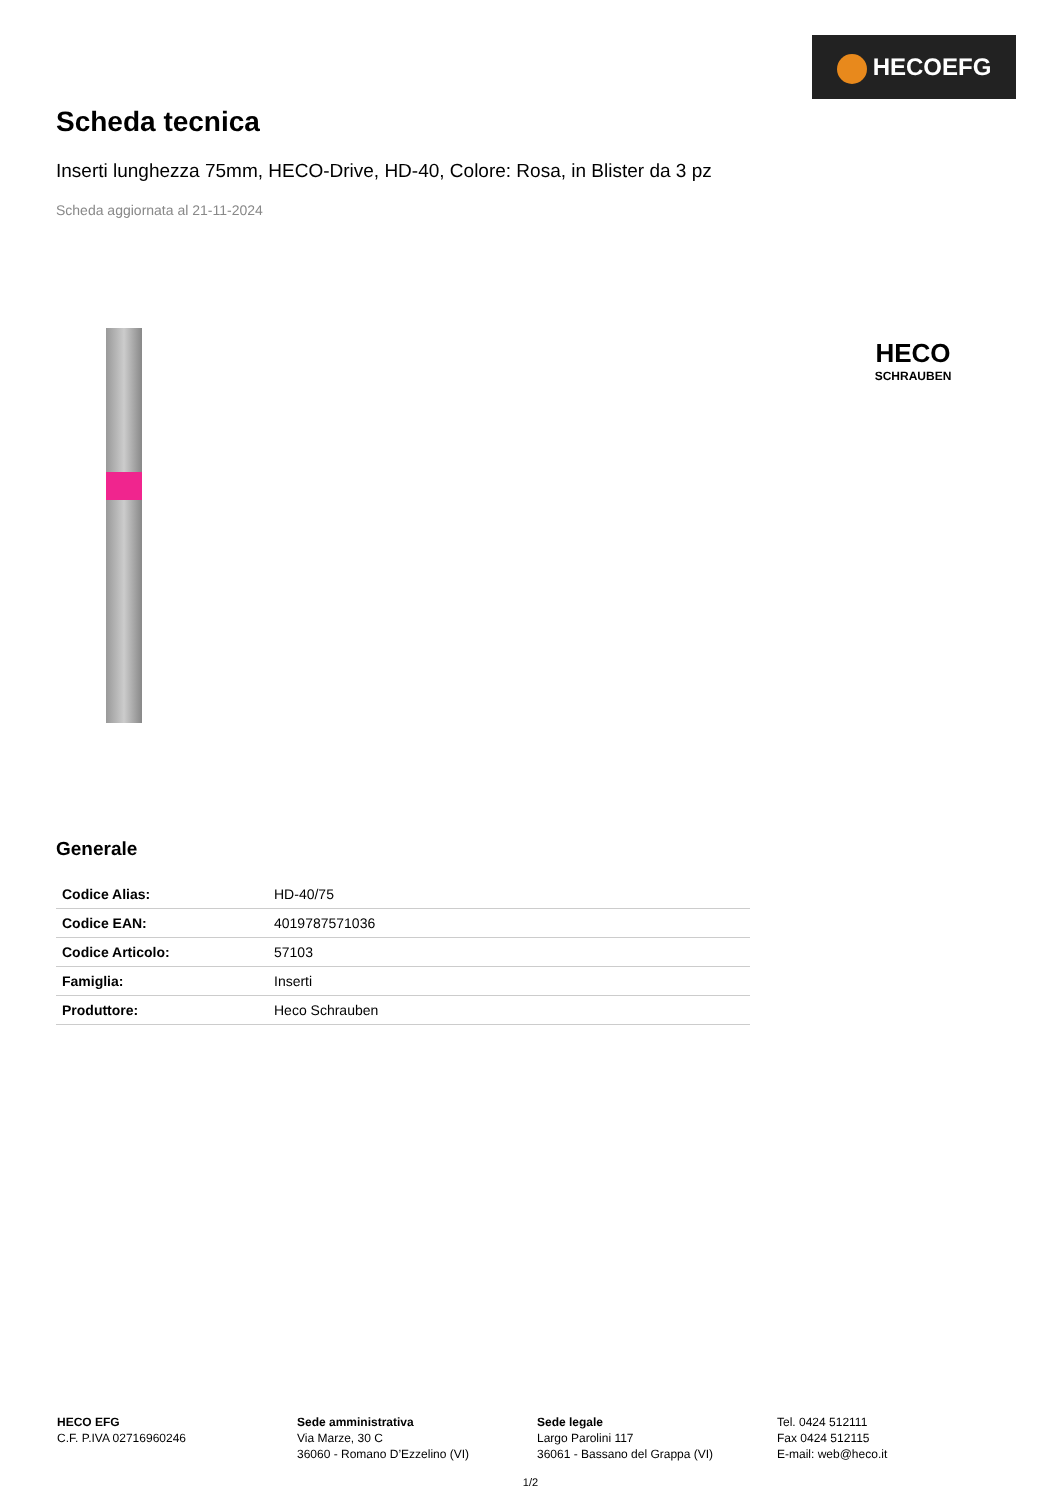HECOEFG
Scheda tecnica
Inserti lunghezza 75mm, HECO-Drive, HD-40, Colore: Rosa, in Blister da 3 pz
Scheda aggiornata al 21-11-2024
HECO
SCHRAUBEN
Generale
| Codice Alias: | HD-40/75 |
| Codice EAN: | 4019787571036 |
| Codice Articolo: | 57103 |
| Famiglia: | Inserti |
| Produttore: | Heco Schrauben |
HECO EFG
C.F. P.IVA 02716960246
Sede amministrativa
Via Marze, 30 C
36060 - Romano D’Ezzelino (VI)
Sede legale
Largo Parolini 117
36061 - Bassano del Grappa (VI)
Tel. 0424 512111
Fax 0424 512115
E-mail: web@heco.it
1/2